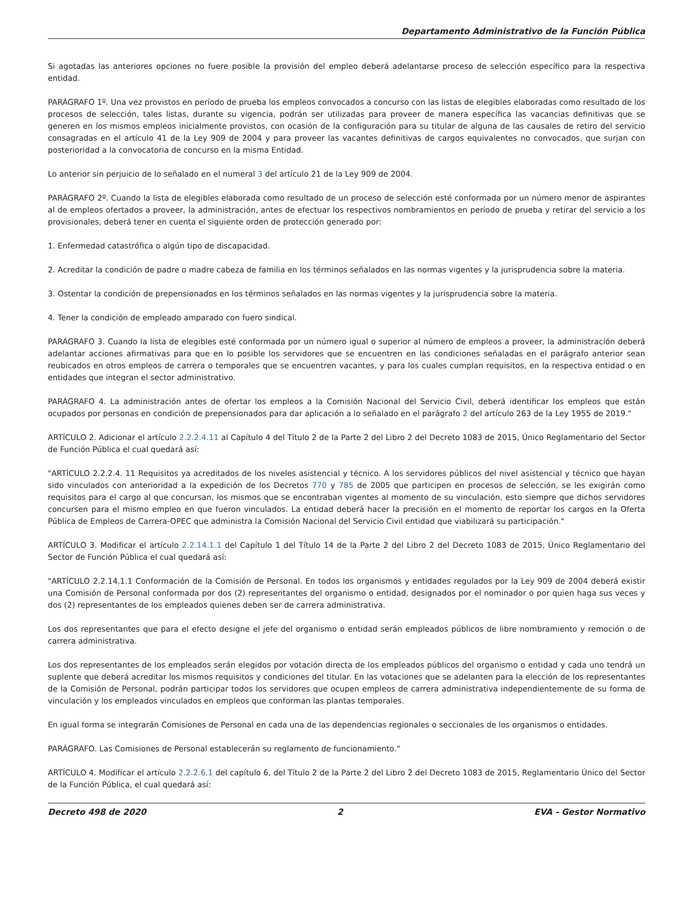Departamento Administrativo de la Función Pública
Si agotadas las anteriores opciones no fuere posible la provisión del empleo deberá adelantarse proceso de selección específico para la respectiva entidad.
PARÁGRAFO 1º. Una vez provistos en período de prueba los empleos convocados a concurso con las listas de elegibles elaboradas como resultado de los procesos de selección, tales listas, durante su vigencia, podrán ser utilizadas para proveer de manera específica las vacancias definitivas que se generen en los mismos empleos inicialmente provistos, con ocasión de la configuración para su titular de alguna de las causales de retiro del servicio consagradas en el artículo 41 de la Ley 909 de 2004 y para proveer las vacantes definitivas de cargos equivalentes no convocados, que surjan con posterioridad a la convocatoria de concurso en la misma Entidad.
Lo anterior sin perjuicio de lo señalado en el numeral 3 del artículo 21 de la Ley 909 de 2004.
PARÁGRAFO 2º. Cuando la lista de elegibles elaborada como resultado de un proceso de selección esté conformada por un número menor de aspirantes al de empleos ofertados a proveer, la administración, antes de efectuar los respectivos nombramientos en período de prueba y retirar del servicio a los provisionales, deberá tener en cuenta el siguiente orden de protección generado por:
1. Enfermedad catastrófica o algún tipo de discapacidad.
2. Acreditar la condición de padre o madre cabeza de familia en los términos señalados en las normas vigentes y la jurisprudencia sobre la materia.
3. Ostentar la condición de prepensionados en los términos señalados en las normas vigentes y la jurisprudencia sobre la materia.
4. Tener la condición de empleado amparado con fuero sindical.
PARÁGRAFO 3. Cuando la lista de elegibles esté conformada por un número igual o superior al número de empleos a proveer, la administración deberá adelantar acciones afirmativas para que en lo posible los servidores que se encuentren en las condiciones señaladas en el parágrafo anterior sean reubicados en otros empleos de carrera o temporales que se encuentren vacantes, y para los cuales cumplan requisitos, en la respectiva entidad o en entidades que integran el sector administrativo.
PARÁGRAFO 4. La administración antes de ofertar los empleos a la Comisión Nacional del Servicio Civil, deberá identificar los empleos que están ocupados por personas en condición de prepensionados para dar aplicación a lo señalado en el parágrafo 2 del artículo 263 de la Ley 1955 de 2019."
ARTÍCULO 2. Adicionar el artículo 2.2.2.4.11 al Capítulo 4 del Título 2 de la Parte 2 del Libro 2 del Decreto 1083 de 2015, Único Reglamentario del Sector de Función Pública el cual quedará así:
"ARTÍCULO 2.2.2.4. 11 Requisitos ya acreditados de los niveles asistencial y técnico. A los servidores públicos del nivel asistencial y técnico que hayan sido vinculados con anterioridad a la expedición de los Decretos 770 y 785 de 2005 que participen en procesos de selección, se les exigirán como requisitos para el cargo al que concursan, los mismos que se encontraban vigentes al momento de su vinculación, esto siempre que dichos servidores concursen para el mismo empleo en que fueron vinculados. La entidad deberá hacer la precisión en el momento de reportar los cargos en la Oferta Pública de Empleos de Carrera-OPEC que administra la Comisión Nacional del Servicio Civil entidad que viabilizará su participación."
ARTÍCULO 3. Modificar el artículo 2.2.14.1.1 del Capítulo 1 del Título 14 de la Parte 2 del Libro 2 del Decreto 1083 de 2015, Único Reglamentario del Sector de Función Pública el cual quedará así:
"ARTÍCULO 2.2.14.1.1 Conformación de la Comisión de Personal. En todos los organismos y entidades regulados por la Ley 909 de 2004 deberá existir una Comisión de Personal conformada por dos (2) representantes del organismo o entidad, designados por el nominador o por quien haga sus veces y dos (2) representantes de los empleados quienes deben ser de carrera administrativa.
Los dos representantes que para el efecto designe el jefe del organismo o entidad serán empleados públicos de libre nombramiento y remoción o de carrera administrativa.
Los dos representantes de los empleados serán elegidos por votación directa de los empleados públicos del organismo o entidad y cada uno tendrá un suplente que deberá acreditar los mismos requisitos y condiciones del titular. En las votaciones que se adelanten para la elección de los representantes de la Comisión de Personal, podrán participar todos los servidores que ocupen empleos de carrera administrativa independientemente de su forma de vinculación y los empleados vinculados en empleos que conforman las plantas temporales.
En igual forma se integrarán Comisiones de Personal en cada una de las dependencias regionales o seccionales de los organismos o entidades.
PARÁGRAFO. Las Comisiones de Personal establecerán su reglamento de funcionamiento."
ARTÍCULO 4. Modificar el artículo 2.2.2.6.1 del capítulo 6, del Título 2 de la Parte 2 del Libro 2 del Decreto 1083 de 2015, Reglamentario Único del Sector de la Función Pública, el cual quedará así:
Decreto 498 de 2020 2 EVA - Gestor Normativo